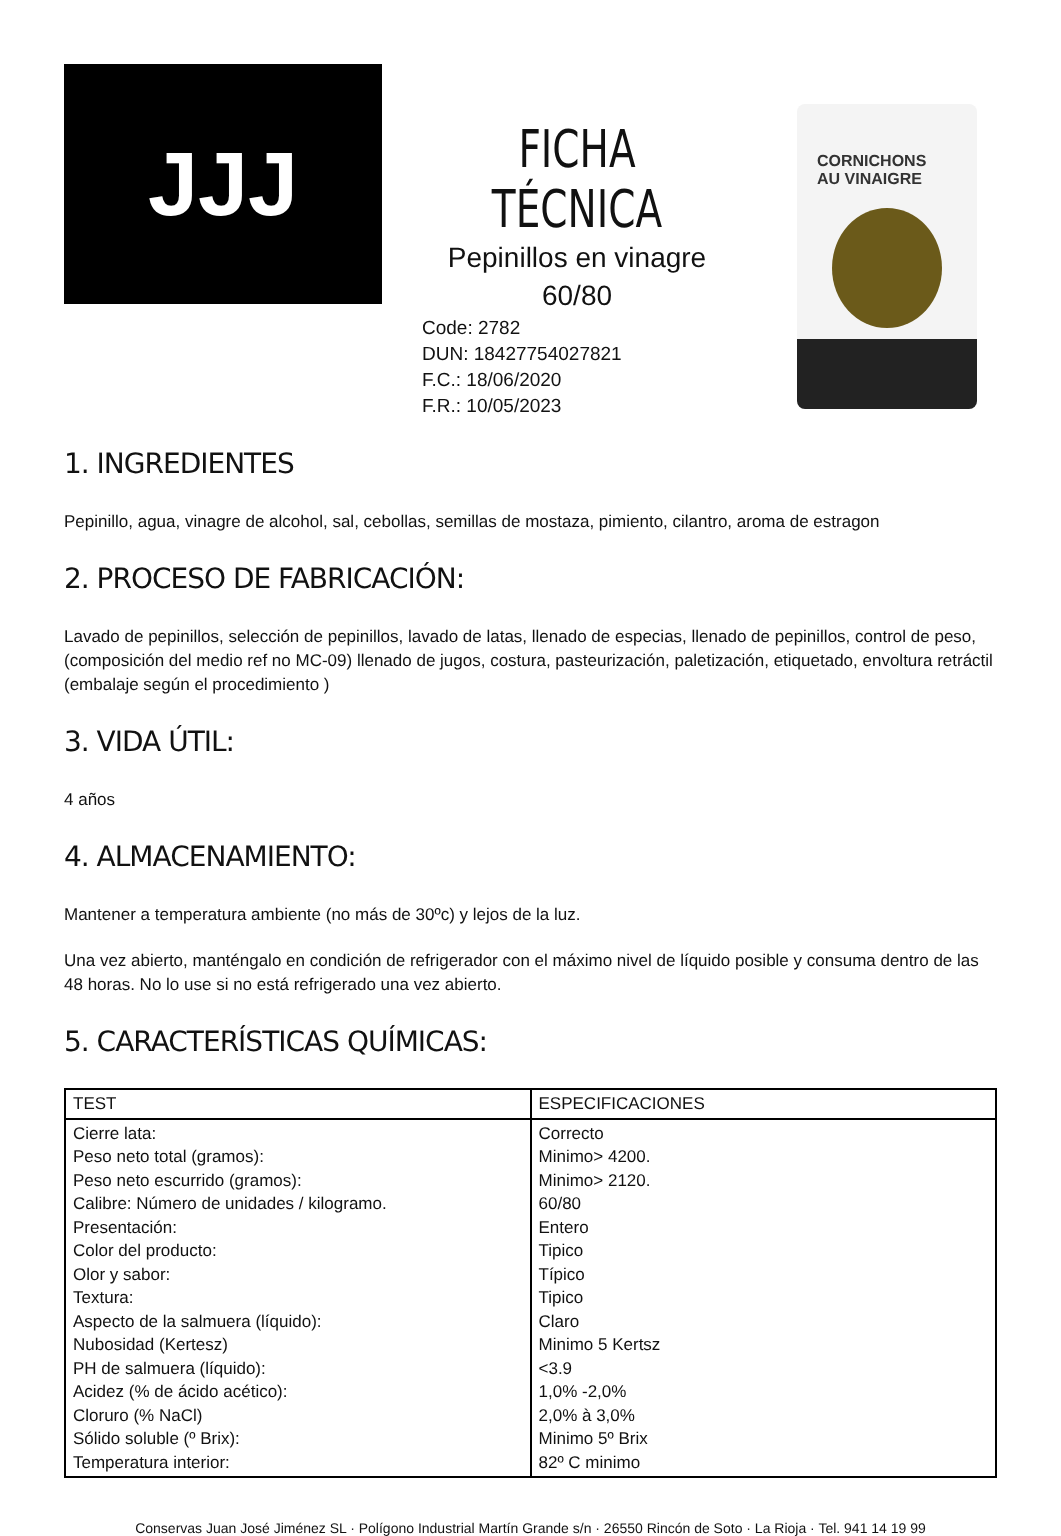JJJ
FICHA TÉCNICA
Pepinillos en vinagre
60/80
Code: 2782
DUN: 18427754027821
F.C.: 18/06/2020
F.R.: 10/05/2023
CORNICHONS
AU VINAIGRE
1. INGREDIENTES
Pepinillo, agua, vinagre de alcohol, sal, cebollas, semillas de mostaza, pimiento, cilantro, aroma de estragon
2. PROCESO DE FABRICACIÓN:
Lavado de pepinillos, selección de pepinillos, lavado de latas, llenado de especias, llenado de pepinillos, control de peso, (composición del medio ref no MC-09) llenado de jugos, costura, pasteurización, paletización, etiquetado, envoltura retráctil (embalaje según el procedimiento )
3. VIDA ÚTIL:
4 años
4. ALMACENAMIENTO:
Mantener a temperatura ambiente (no más de 30ºc) y lejos de la luz.
Una vez abierto, manténgalo en condición de refrigerador con el máximo nivel de líquido posible y consuma dentro de las 48 horas. No lo use si no está refrigerado una vez abierto.
5. CARACTERÍSTICAS QUÍMICAS:
| TEST | ESPECIFICACIONES |
| --- | --- |
| Cierre lata: Peso neto total (gramos): Peso neto escurrido (gramos): Calibre: Número de unidades / kilogramo. Presentación: Color del producto: Olor y sabor: Textura: Aspecto de la salmuera (líquido): Nubosidad (Kertesz) PH de salmuera (líquido): Acidez (% de ácido acético): Cloruro (% NaCl) Sólido soluble (º Brix): Temperatura interior: | Correcto Minimo> 4200. Minimo> 2120. 60/80 Entero Tipico Típico Tipico Claro Minimo 5 Kertsz <3.9 1,0% -2,0% 2,0% à 3,0% Minimo 5º Brix 82º C minimo |
Conservas Juan José Jiménez SL · Polígono Industrial Martín Grande s/n · 26550 Rincón de Soto · La Rioja · Tel. 941 14 19 99